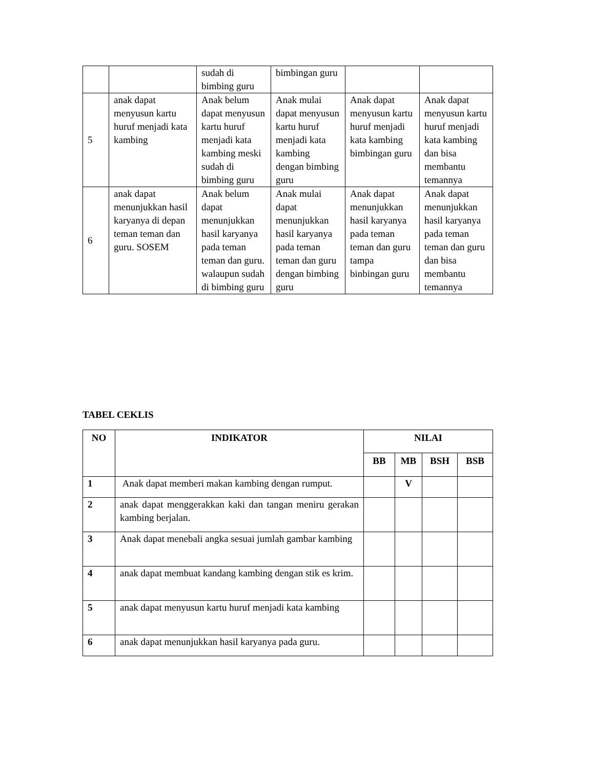| | | sudah di bimbing guru | bimbingan guru | | |
| 5 | anak dapat menyusun kartu huruf menjadi kata kambing | Anak belum dapat menyusun kartu huruf menjadi kata kambing meski sudah di bimbing guru | Anak mulai dapat menyusun kartu huruf menjadi kata kambing dengan bimbing guru | Anak dapat menyusun kartu huruf menjadi kata kambing bimbingan guru | Anak dapat menyusun kartu huruf menjadi kata kambing dan bisa membantu temannya |
| 6 | anak dapat menunjukkan hasil karyanya di depan teman teman dan guru. SOSEM | Anak belum dapat menunjukkan hasil karyanya pada teman teman dan guru. walaupun sudah di bimbing guru | Anak mulai dapat menunjukkan hasil karyanya pada teman teman dan guru dengan bimbing guru | Anak dapat menunjukkan hasil karyanya pada teman teman dan guru tampa binbingan guru | Anak dapat menunjukkan hasil karyanya pada teman teman dan guru dan bisa membantu temannya |
TABEL CEKLIS
| NO | INDIKATOR | NILAI | | | |
| --- | --- | --- | --- | --- | --- |
| | | BB | MB | BSH | BSB |
| 1 | Anak dapat memberi makan kambing dengan rumput. | | V | | |
| 2 | anak dapat menggerakkan kaki dan tangan meniru gerakan kambing berjalan. | | | | |
| 3 | Anak dapat menebali angka sesuai jumlah gambar kambing | | | | |
| 4 | anak dapat membuat kandang kambing dengan stik es krim. | | | | |
| 5 | anak dapat menyusun kartu huruf menjadi kata kambing | | | | |
| 6 | anak dapat menunjukkan hasil karyanya pada guru. | | | | |